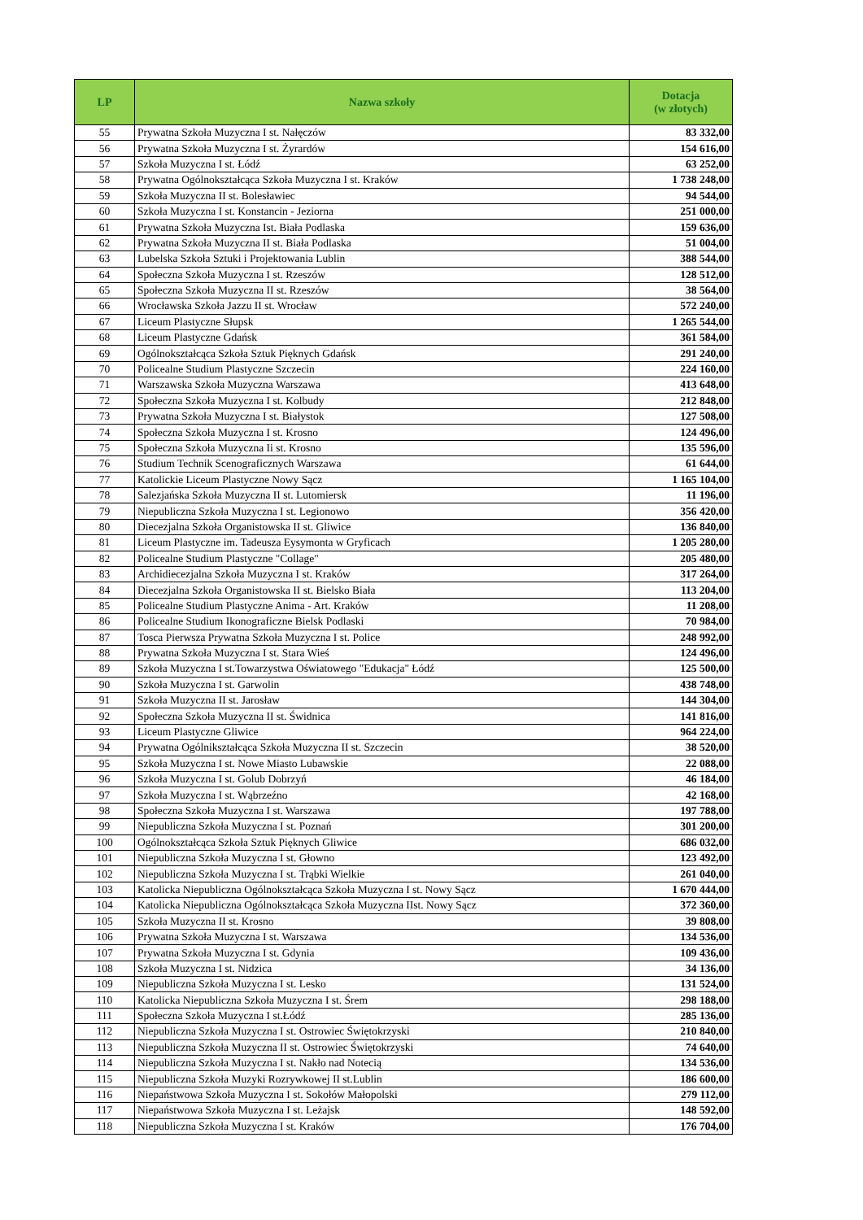| LP | Nazwa szkoły | Dotacja (w złotych) |
| --- | --- | --- |
| 55 | Prywatna Szkoła Muzyczna I st. Nałęczów | 83 332,00 |
| 56 | Prywatna Szkoła Muzyczna I st. Żyrardów | 154 616,00 |
| 57 | Szkoła Muzyczna I st. Łódź | 63 252,00 |
| 58 | Prywatna Ogólnokształcąca Szkoła Muzyczna I st. Kraków | 1 738 248,00 |
| 59 | Szkoła Muzyczna II st. Bolesławiec | 94 544,00 |
| 60 | Szkoła Muzyczna I st. Konstancin - Jeziorna | 251 000,00 |
| 61 | Prywatna Szkoła Muzyczna Ist. Biała Podlaska | 159 636,00 |
| 62 | Prywatna Szkoła Muzyczna II st. Biała Podlaska | 51 004,00 |
| 63 | Lubelska Szkoła Sztuki i Projektowania Lublin | 388 544,00 |
| 64 | Społeczna Szkoła Muzyczna I st. Rzeszów | 128 512,00 |
| 65 | Społeczna Szkoła Muzyczna II st. Rzeszów | 38 564,00 |
| 66 | Wrocławska Szkoła Jazzu II st. Wrocław | 572 240,00 |
| 67 | Liceum Plastyczne Słupsk | 1 265 544,00 |
| 68 | Liceum Plastyczne Gdańsk | 361 584,00 |
| 69 | Ogólnokształcąca Szkoła Sztuk Pięknych Gdańsk | 291 240,00 |
| 70 | Policealne Studium Plastyczne Szczecin | 224 160,00 |
| 71 | Warszawska Szkoła Muzyczna Warszawa | 413 648,00 |
| 72 | Społeczna Szkoła Muzyczna I st. Kolbudy | 212 848,00 |
| 73 | Prywatna Szkoła Muzyczna I st. Białystok | 127 508,00 |
| 74 | Społeczna Szkoła Muzyczna I st. Krosno | 124 496,00 |
| 75 | Społeczna Szkoła Muzyczna Ii st. Krosno | 135 596,00 |
| 76 | Studium Technik Scenograficznych Warszawa | 61 644,00 |
| 77 | Katolickie Liceum Plastyczne Nowy Sącz | 1 165 104,00 |
| 78 | Salezjańska Szkoła Muzyczna II st. Lutomiersk | 11 196,00 |
| 79 | Niepubliczna Szkoła Muzyczna I st. Legionowo | 356 420,00 |
| 80 | Diecezjalna Szkoła Organistowska II st. Gliwice | 136 840,00 |
| 81 | Liceum Plastyczne im. Tadeusza Eysymonta w Gryficach | 1 205 280,00 |
| 82 | Policealne Studium Plastyczne "Collage" | 205 480,00 |
| 83 | Archidiecezjalna Szkoła Muzyczna I st. Kraków | 317 264,00 |
| 84 | Diecezjalna Szkoła Organistowska II st. Bielsko Biała | 113 204,00 |
| 85 | Policealne Studium Plastyczne Anima - Art. Kraków | 11 208,00 |
| 86 | Policealne Studium Ikonograficzne Bielsk Podlaski | 70 984,00 |
| 87 | Tosca Pierwsza Prywatna Szkoła Muzyczna I st. Police | 248 992,00 |
| 88 | Prywatna Szkoła Muzyczna I st. Stara Wieś | 124 496,00 |
| 89 | Szkoła Muzyczna I st.Towarzystwa Oświatowego "Edukacja" Łódź | 125 500,00 |
| 90 | Szkoła Muzyczna I st. Garwolin | 438 748,00 |
| 91 | Szkoła Muzyczna II st. Jarosław | 144 304,00 |
| 92 | Społeczna Szkoła Muzyczna II st. Świdnica | 141 816,00 |
| 93 | Liceum Plastyczne Gliwice | 964 224,00 |
| 94 | Prywatna Ogólnikształcąca Szkoła Muzyczna II st. Szczecin | 38 520,00 |
| 95 | Szkoła Muzyczna I st. Nowe Miasto Lubawskie | 22 088,00 |
| 96 | Szkoła Muzyczna I st. Golub Dobrzyń | 46 184,00 |
| 97 | Szkoła Muzyczna I st. Wąbrzeźno | 42 168,00 |
| 98 | Społeczna Szkoła Muzyczna I st. Warszawa | 197 788,00 |
| 99 | Niepubliczna Szkoła Muzyczna I st. Poznań | 301 200,00 |
| 100 | Ogólnokształcąca Szkoła Sztuk Pięknych Gliwice | 686 032,00 |
| 101 | Niepubliczna Szkoła Muzyczna I st. Głowno | 123 492,00 |
| 102 | Niepubliczna Szkoła Muzyczna I st. Trąbki Wielkie | 261 040,00 |
| 103 | Katolicka Niepubliczna Ogólnokształcąca Szkoła Muzyczna I st. Nowy Sącz | 1 670 444,00 |
| 104 | Katolicka Niepubliczna Ogólnokształcąca Szkoła Muzyczna IIst. Nowy Sącz | 372 360,00 |
| 105 | Szkoła Muzyczna II st. Krosno | 39 808,00 |
| 106 | Prywatna Szkoła Muzyczna I st. Warszawa | 134 536,00 |
| 107 | Prywatna Szkoła Muzyczna I st. Gdynia | 109 436,00 |
| 108 | Szkoła Muzyczna I st. Nidzica | 34 136,00 |
| 109 | Niepubliczna Szkoła Muzyczna I st. Lesko | 131 524,00 |
| 110 | Katolicka Niepubliczna Szkoła Muzyczna I st. Śrem | 298 188,00 |
| 111 | Społeczna Szkoła Muzyczna I st.Łódź | 285 136,00 |
| 112 | Niepubliczna Szkoła Muzyczna I st. Ostrowiec Świętokrzyski | 210 840,00 |
| 113 | Niepubliczna Szkoła Muzyczna II st. Ostrowiec Świętokrzyski | 74 640,00 |
| 114 | Niepubliczna Szkoła Muzyczna I st. Nakło nad Notecią | 134 536,00 |
| 115 | Niepubliczna Szkoła Muzyki Rozrywkowej II st.Lublin | 186 600,00 |
| 116 | Niepaństwowa Szkoła Muzyczna I st. Sokołów Małopolski | 279 112,00 |
| 117 | Niepaństwowa Szkoła Muzyczna I st. Leżajsk | 148 592,00 |
| 118 | Niepubliczna Szkoła Muzyczna I st. Kraków | 176 704,00 |